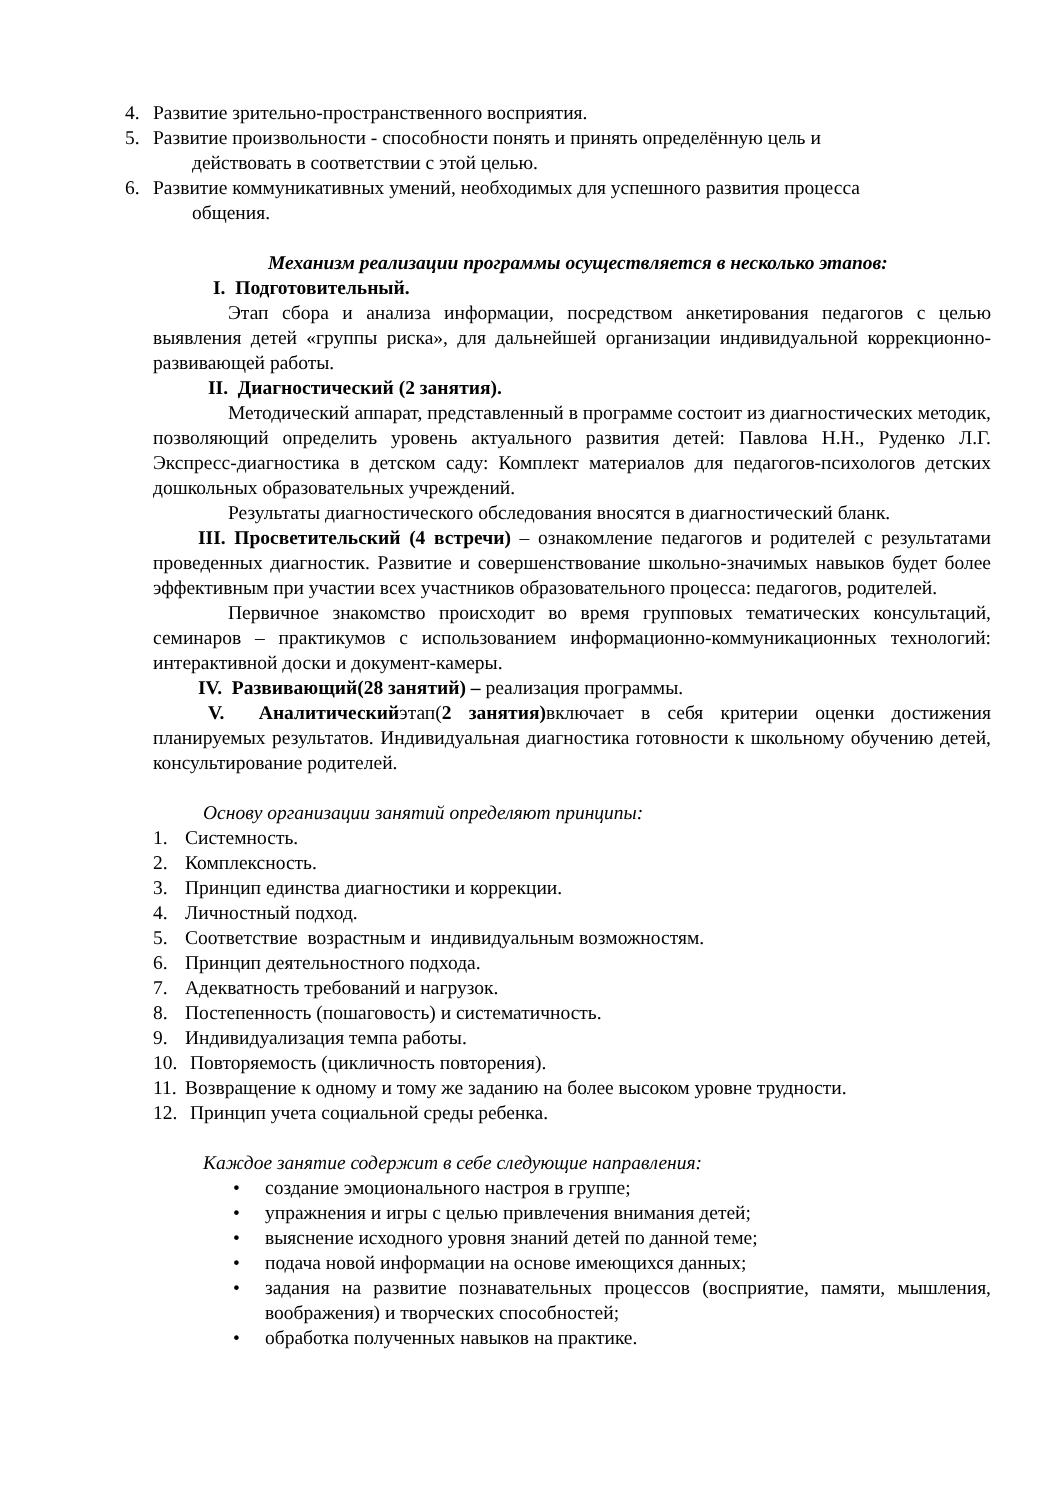4. Развитие зрительно-пространственного восприятия.
5. Развитие произвольности - способности понять и принять определённую цель и
действовать в соответствии с этой целью.
6. Развитие коммуникативных умений, необходимых для успешного развития процесса
общения.
Механизм реализации программы осуществляется в несколько этапов:
I. Подготовительный.
Этап сбора и анализа информации, посредством анкетирования педагогов с целью выявления детей «группы риска», для дальнейшей организации индивидуальной коррекционно-развивающей работы.
II. Диагностический (2 занятия).
Методический аппарат, представленный в программе состоит из диагностических методик, позволяющий определить уровень актуального развития детей: Павлова Н.Н., Руденко Л.Г. Экспресс-диагностика в детском саду: Комплект материалов для педагогов-психологов детских дошкольных образовательных учреждений.
Результаты диагностического обследования вносятся в диагностический бланк.
III. Просветительский (4 встречи) – ознакомление педагогов и родителей с результатами проведенных диагностик. Развитие и совершенствование школьно-значимых навыков будет более эффективным при участии всех участников образовательного процесса: педагогов, родителей.
Первичное знакомство происходит во время групповых тематических консультаций, семинаров – практикумов с использованием информационно-коммуникационных технологий: интерактивной доски и документ-камеры.
IV. Развивающий(28 занятий) – реализация программы.
V. Аналитическийэтап(2 занятия) включает в себя критерии оценки достижения планируемых результатов. Индивидуальная диагностика готовности к школьному обучению детей, консультирование родителей.
Основу организации занятий определяют принципы:
1. Системность.
2. Комплексность.
3. Принцип единства диагностики и коррекции.
4. Личностный подход.
5. Соответствие возрастным и индивидуальным возможностям.
6. Принцип деятельностного подхода.
7. Адекватность требований и нагрузок.
8. Постепенность (пошаговость) и систематичность.
9. Индивидуализация темпа работы.
10. Повторяемость (цикличность повторения).
11. Возвращение к одному и тому же заданию на более высоком уровне трудности.
12. Принцип учета социальной среды ребенка.
Каждое занятие содержит в себе следующие направления:
• создание эмоционального настроя в группе;
• упражнения и игры с целью привлечения внимания детей;
• выяснение исходного уровня знаний детей по данной теме;
• подача новой информации на основе имеющихся данных;
• задания на развитие познавательных процессов (восприятие, памяти, мышления, воображения) и творческих способностей;
• обработка полученных навыков на практике.